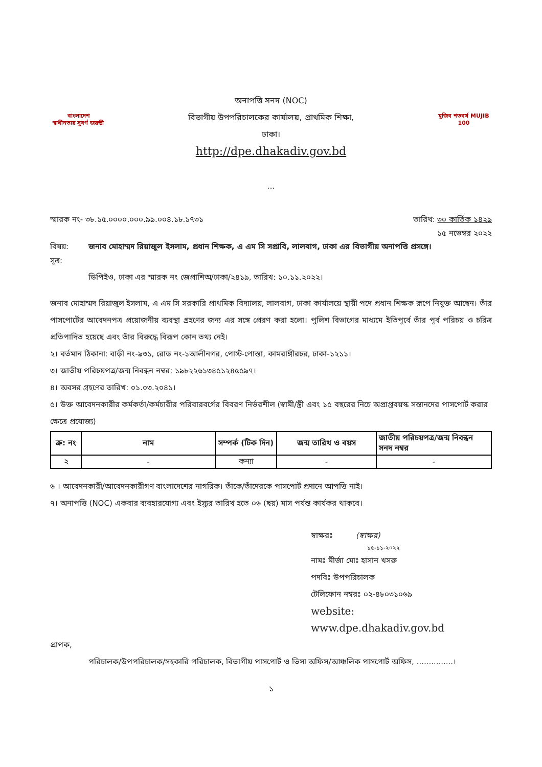বাংলাদেশ
স্বাধীনতার সুবর্ণ জয়ন্তী
অনাপত্তি সনদ (NOC)
বিভাগীয় উপপরিচালকের কার্যালয়, প্রাথমিক শিক্ষা,
ঢাকা।
http://dpe.dhakadiv.gov.bd
...
মুজিব শতবর্ষ MUJIB 100
স্মারক নং- ৩৮.১৫.০০০০.০০০.৯৯.০০৪.১৮.১৭৩১ তারিখ: ৩০ কার্তিক ১৪২৯
১৫ নভেম্বর ২০২২
বিষয়: জনাব মোহাম্মদ রিয়াজুল ইসলাম, প্রধান শিক্ষক, এ এম সি সপ্রাবি, লালবাগ, ঢাকা এর বিভাগীয় অনাপত্তি প্রসঙ্গে।
সূত্র:
ডিপিইও, ঢাকা এর স্মারক নং জেপ্রাশিঅ/ঢাকা/২৪১৯, তারিখ: ১০.১১.২০২২।
জনাব মোহাম্মদ রিয়াজুল ইসলাম, এ এম সি সরকারি প্রাথমিক বিদ্যালয়, লালবাগ, ঢাকা কার্যালয়ে স্থায়ী পদে প্রধান শিক্ষক রূপে নিযুক্ত আছেন। তাঁর পাসপোর্টের আবেদনপত্র প্রয়োজনীয় ব্যবস্থা গ্রহণের জন্য এর সঙ্গে প্রেরণ করা হলো। পুলিশ বিভাগের মাধ্যমে ইতিপূর্বে তাঁর পূর্ব পরিচয় ও চরিত্র প্রতিপাদিত হয়েছে এবং তাঁর বিরুদ্ধে বিরূপ কোন তথ্য নেই।
২। বর্তমান ঠিকানা: বাড়ী নং-৯৩১, রোড নং-১আলীনগর, পোস্ট-পোস্তা, কামরাঙ্গীরচর, ঢাকা-১২১১।
৩। জাতীয় পরিচয়পত্র/জন্ম নিবন্ধন নম্বর: ১৯৮২২৬১৩৪৫১২৪৫৫৯৭।
৪। অবসর গ্রহণের তারিখ: ০১.০৩.২০৪১।
৫। উক্ত আবেদনকারীর কর্মকর্তা/কর্মচারীর পরিবারবর্গের বিবরণ নির্ভরশীল (স্বামী/স্ত্রী এবং ১৫ বছরের নিচে অপ্রাপ্তবয়স্ক সন্তানদের পাসপোর্ট করার ক্ষেত্রে প্রযোজ্য)
| ক্র: নং | নাম | সম্পর্ক (টিক দিন) | জন্ম তারিখ ও বয়স | জাতীয় পরিচয়পত্র/জন্ম নিবন্ধন সনদ নম্বর |
| --- | --- | --- | --- | --- |
| ২ | - | কন্যা | - | - |
৬ । আবেদনকারী/আবেদনকারীগণ বাংলাদেশের নাগরিক। তাঁকে/তাঁদেরকে পাসপোর্ট প্রদানে আপত্তি নাই।
৭। অনাপত্তি (NOC) একবার ব্যবহারযোগ্য এবং ইস্যুর তারিখ হতে ০৬ (ছয়) মাস পর্যন্ত কার্যকর থাকবে।
স্বাক্ষরঃ (স্বাক্ষর)
১৫-১১-২০২২
নামঃ মীর্জা মোঃ হাসান খসরু
পদবিঃ উপপরিচালক
টেলিফোন নম্বরঃ ০২-৪৮০৩১০৬৯
website:
www.dpe.dhakadiv.gov.bd
প্রাপক,
পরিচালক/উপপরিচালক/সহকারি পরিচালক, বিভাগীয় পাসপোর্ট ও ভিসা অফিস/আঞ্চলিক পাসপোর্ট অফিস, ...............।
১